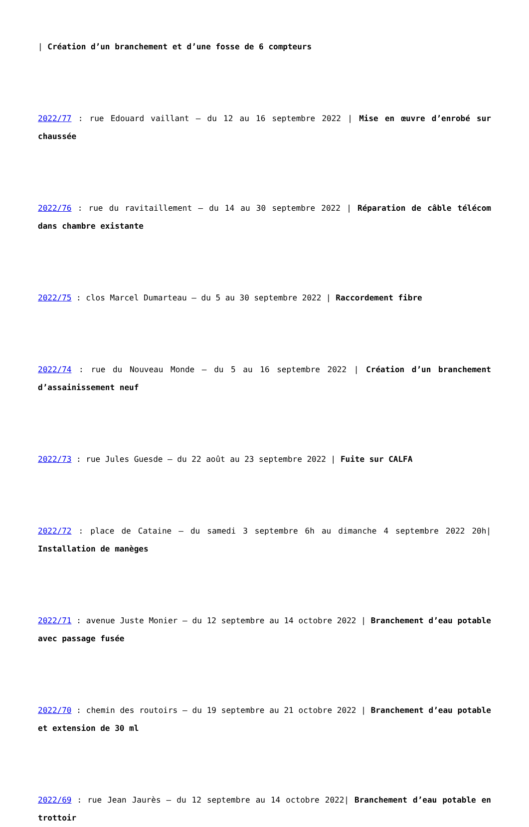| Création d’un branchement et d’une fosse de 6 compteurs
2022/77 : rue Edouard vaillant – du 12 au 16 septembre 2022 | Mise en œuvre d’enrobé sur chaussée
2022/76 : rue du ravitaillement – du 14 au 30 septembre 2022 | Réparation de câble télécom dans chambre existante
2022/75 : clos Marcel Dumarteau – du 5 au 30 septembre 2022 | Raccordement fibre
2022/74 : rue du Nouveau Monde – du 5 au 16 septembre 2022 | Création d’un branchement d’assainissement neuf
2022/73 : rue Jules Guesde – du 22 août au 23 septembre 2022 | Fuite sur CALFA
2022/72 : place de Cataine – du samedi 3 septembre 6h au dimanche 4 septembre 2022 20h| Installation de manèges
2022/71 : avenue Juste Monier – du 12 septembre au 14 octobre 2022 | Branchement d’eau potable avec passage fusée
2022/70 : chemin des routoirs – du 19 septembre au 21 octobre 2022 | Branchement d’eau potable et extension de 30 ml
2022/69 : rue Jean Jaurès – du 12 septembre au 14 octobre 2022| Branchement d’eau potable en trottoir